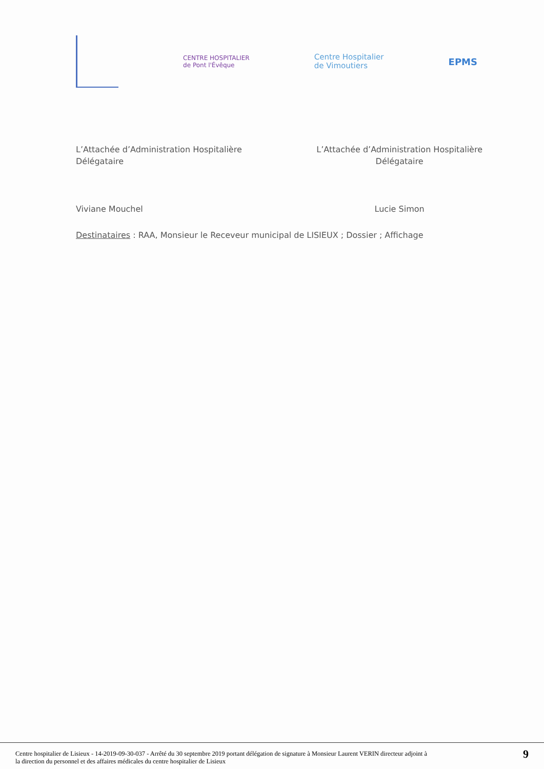CENTRE HOSPITALIER
de Pont l'Évêque
Centre Hospitalier
de Vimoutiers
EPMS
L’Attachée d’Administration Hospitalière
Délégataire
Viviane Mouchel
L’Attachée d’Administration Hospitalière
Délégataire
Lucie Simon
Destinataires : RAA, Monsieur le Receveur municipal de LISIEUX ; Dossier ; Affichage
Centre hospitalier de Lisieux - 14-2019-09-30-037 - Arrêté du 30 septembre 2019 portant délégation de signature à Monsieur Laurent VERIN directeur adjoint à
la direction du personnel et des affaires médicales du centre hospitalier de Lisieux
9